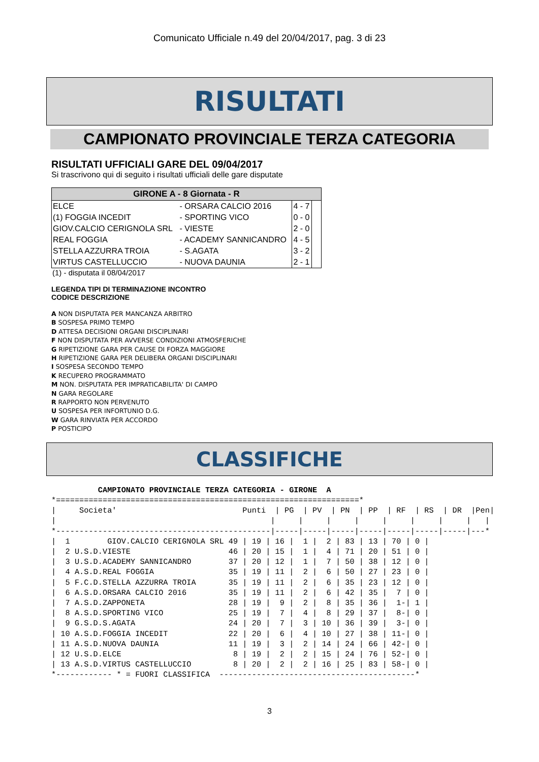Comunicato Ufficiale n.49 del 20/04/2017, pag. 3 di 23
RISULTATI
CAMPIONATO PROVINCIALE TERZA CATEGORIA
RISULTATI UFFICIALI GARE DEL 09/04/2017
Si trascrivono qui di seguito i risultati ufficiali delle gare disputate
| GIRONE A - 8 Giornata - R | | | |
| --- | --- | --- | --- |
| ELCE | - ORSARA CALCIO 2016 | 4 - 7 | |
| (1) FOGGIA INCEDIT | - SPORTING VICO | 0 - 0 | |
| GIOV.CALCIO CERIGNOLA SRL | - VIESTE | 2 - 0 | |
| REAL FOGGIA | - ACADEMY SANNICANDRO | 4 - 5 | |
| STELLA AZZURRA TROIA | - S.AGATA | 3 - 2 | |
| VIRTUS CASTELLUCCIO | - NUOVA DAUNIA | 2 - 1 | |
(1) - disputata il 08/04/2017
LEGENDA TIPI DI TERMINAZIONE INCONTRO
CODICE DESCRIZIONE
A NON DISPUTATA PER MANCANZA ARBITRO
B SOSPESA PRIMO TEMPO
D ATTESA DECISIONI ORGANI DISCIPLINARI
F NON DISPUTATA PER AVVERSE CONDIZIONI ATMOSFERICHE
G RIPETIZIONE GARA PER CAUSE DI FORZA MAGGIORE
H RIPETIZIONE GARA PER DELIBERA ORGANI DISCIPLINARI
I SOSPESA SECONDO TEMPO
K RECUPERO PROGRAMMATO
M NON. DISPUTATA PER IMPRATICABILITA' DI CAMPO
N GARA REGOLARE
R RAPPORTO NON PERVENUTO
U SOSPESA PER INFORTUNIO D.G.
W GARA RINVIATA PER ACCORDO
P POSTICIPO
CLASSIFICHE
          CAMPIONATO PROVINCIALE TERZA CATEGORIA - GIRONE  A
*=================================================================*
|     Societa'                           Punti  | PG  | PV  | PN  | PP  | RF  | RS  | DR  |Pen|
|                                              |     |     |     |     |     |     |     |   |
*----------------------------------------------|-----|-----|-----|-----|-----|-----|-----|---*
|  1        GIOV.CALCIO CERIGNOLA SRL 49 | 19 | 16 |  1 |  2 | 83 | 13 | 70 | 0 |
|  2 U.S.D.VIESTE                     46 | 20 | 15 |  1 |  4 | 71 | 20 | 51 | 0 |
|  3 U.S.D.ACADEMY SANNICANDRO        37 | 20 | 12 |  1 |  7 | 50 | 38 | 12 | 0 |
|  4 A.S.D.REAL FOGGIA                35 | 19 | 11 |  2 |  6 | 50 | 27 | 23 | 0 |
|  5 F.C.D.STELLA AZZURRA TROIA       35 | 19 | 11 |  2 |  6 | 35 | 23 | 12 | 0 |
|  6 A.S.D.ORSARA CALCIO 2016         35 | 19 | 11 |  2 |  6 | 42 | 35 |  7 | 0 |
|  7 A.S.D.ZAPPONETA                  28 | 19 |  9 |  2 |  8 | 35 | 36 |  1-| 1 |
|  8 A.S.D.SPORTING VICO              25 | 19 |  7 |  4 |  8 | 29 | 37 |  8-| 0 |
|  9 G.S.D.S.AGATA                    24 | 20 |  7 |  3 | 10 | 36 | 39 |  3-| 0 |
| 10 A.S.D.FOGGIA INCEDIT             22 | 20 |  6 |  4 | 10 | 27 | 38 | 11-| 0 |
| 11 A.S.D.NUOVA DAUNIA               11 | 19 |  3 |  2 | 14 | 24 | 66 | 42-| 0 |
| 12 U.S.D.ELCE                        8 | 19 |  2 |  2 | 15 | 24 | 76 | 52-| 0 |
| 13 A.S.D.VIRTUS CASTELLUCCIO         8 | 20 |  2 |  2 | 16 | 25 | 83 | 58-| 0 |
*------------ * = FUORI CLASSIFICA  ------------------------------------------*
3